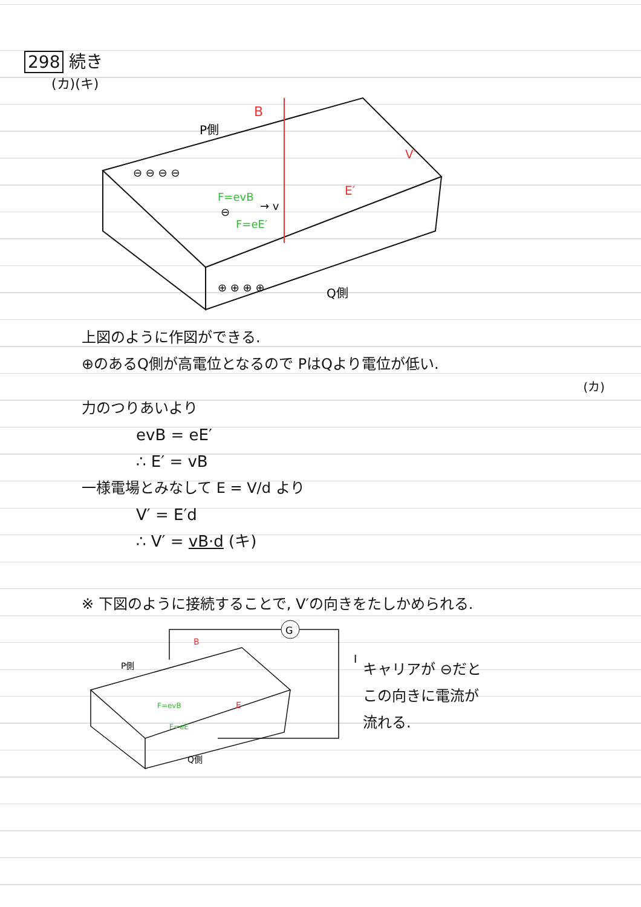298 続き
(カ)(キ)
B
P側
Q側
F=evB
F=eE′
→ v
E′
V′
⊖
⊖ ⊖ ⊖ ⊖
⊕ ⊕ ⊕ ⊕
上図のように作図ができる.
⊕のあるQ側が高電位となるので PはQより電位が低い.
(カ)
力のつりあいより
evB = eE′
∴ E′ = vB
一様電場とみなして E = V/d より
V′ = E′d
∴ V′ = vB·d (キ)
※ 下図のように接続することで, V′の向きをたしかめられる.
G
I
P側
Q側
B
F=evB
F=eE
E
キャリアが ⊖だと
この向きに電流が
流れる.